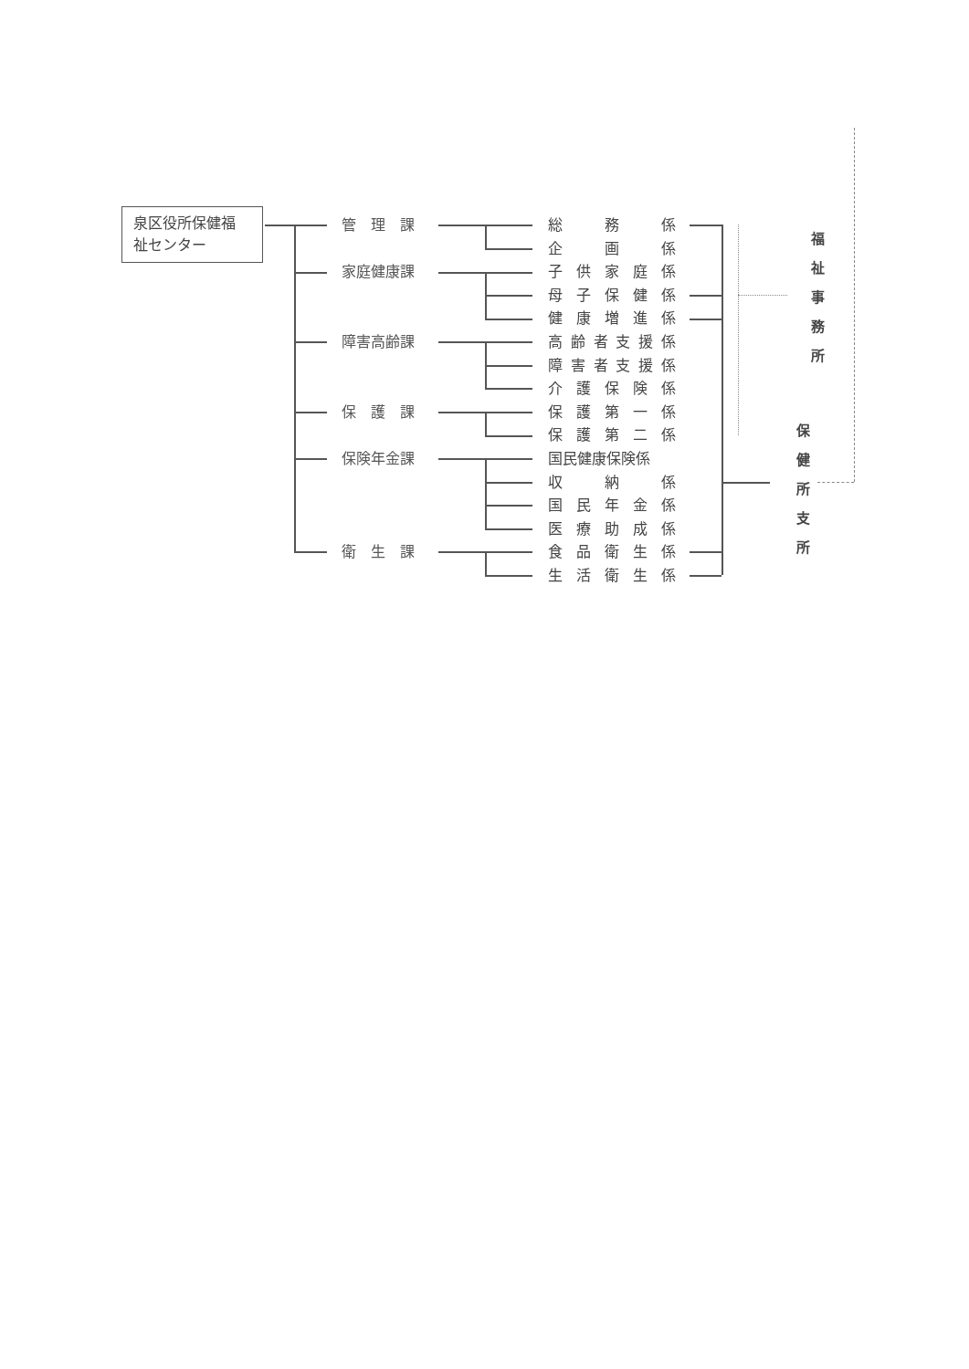泉区役所保健福
祉センター
管　理　課 総務係
企画係
家庭健康課 子供家庭係
母子保健係
健康増進係
障害高齢課 高齢者支援係
障害者支援係
介護保険係
保　護　課 保護第一係
保護第二係
保険年金課 国民健康保険係
収納係
国民年金係
医療助成係
衛　生　課 食品衛生係
生活衛生係
福
祉
事
務
所
保
健
所
支
所